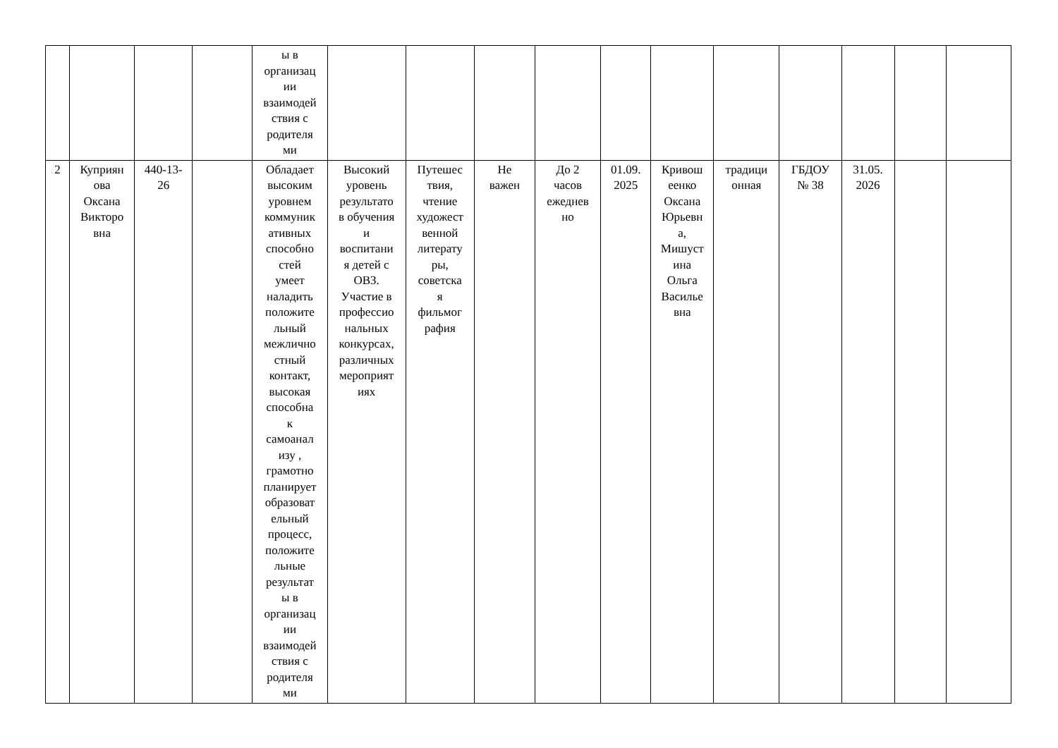| | | | | ы в организац ии взаимодей ствия с родителя ми | | | | | | | | | | | |
| 2 | Куприян ова Оксана Викторо вна | 440-13- 26 | | Обладает высоким уровнем коммуник ативных способно стей умеет наладить положите льный межлично стный контакт, высокая способна к самоанал изу , грамотно планирует образоват ельный процесс, положите льные результат ы в организац ии взаимодей ствия с родителя ми | Высокий уровень результато в обучения и воспитани я детей с ОВЗ. Участие в профессио нальных конкурсах, различных мероприят иях | Путешес твия, чтение художест венной литерату ры, советска я фильмог рафия | Не важен | До 2 часов ежеднев но | 01.09. 2025 | Кривош еенко Оксана Юрьевн а, Мишуст ина Ольга Василье вна | традици онная | ГБДОУ № 38 | 31.05. 2026 | | |